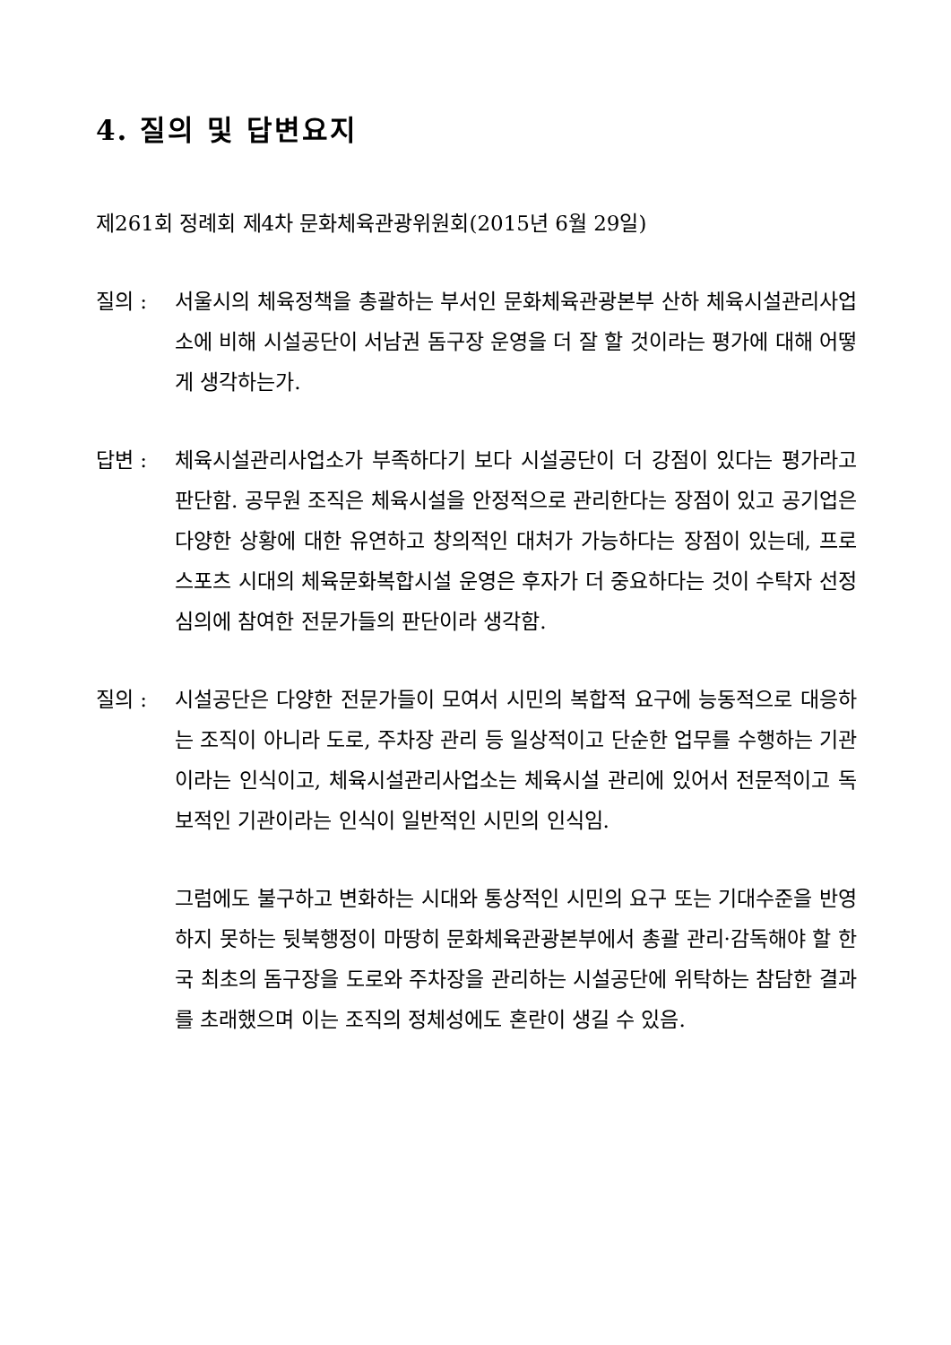4. 질의 및 답변요지
제261회 정례회 제4차 문화체육관광위원회(2015년 6월 29일)
질의 : 서울시의 체육정책을 총괄하는 부서인 문화체육관광본부 산하 체육시설관리사업소에 비해 시설공단이 서남권 돔구장 운영을 더 잘 할 것이라는 평가에 대해 어떻게 생각하는가.
답변 : 체육시설관리사업소가 부족하다기 보다 시설공단이 더 강점이 있다는 평가라고 판단함. 공무원 조직은 체육시설을 안정적으로 관리한다는 장점이 있고 공기업은 다양한 상황에 대한 유연하고 창의적인 대처가 가능하다는 장점이 있는데, 프로스포츠 시대의 체육문화복합시설 운영은 후자가 더 중요하다는 것이 수탁자 선정 심의에 참여한 전문가들의 판단이라 생각함.
질의 : 시설공단은 다양한 전문가들이 모여서 시민의 복합적 요구에 능동적으로 대응하는 조직이 아니라 도로, 주차장 관리 등 일상적이고 단순한 업무를 수행하는 기관이라는 인식이고, 체육시설관리사업소는 체육시설 관리에 있어서 전문적이고 독보적인 기관이라는 인식이 일반적인 시민의 인식임.
그럼에도 불구하고 변화하는 시대와 통상적인 시민의 요구 또는 기대수준을 반영하지 못하는 뒷북행정이 마땅히 문화체육관광본부에서 총괄 관리·감독해야 할 한국 최초의 돔구장을 도로와 주차장을 관리하는 시설공단에 위탁하는 참담한 결과를 초래했으며 이는 조직의 정체성에도 혼란이 생길 수 있음.